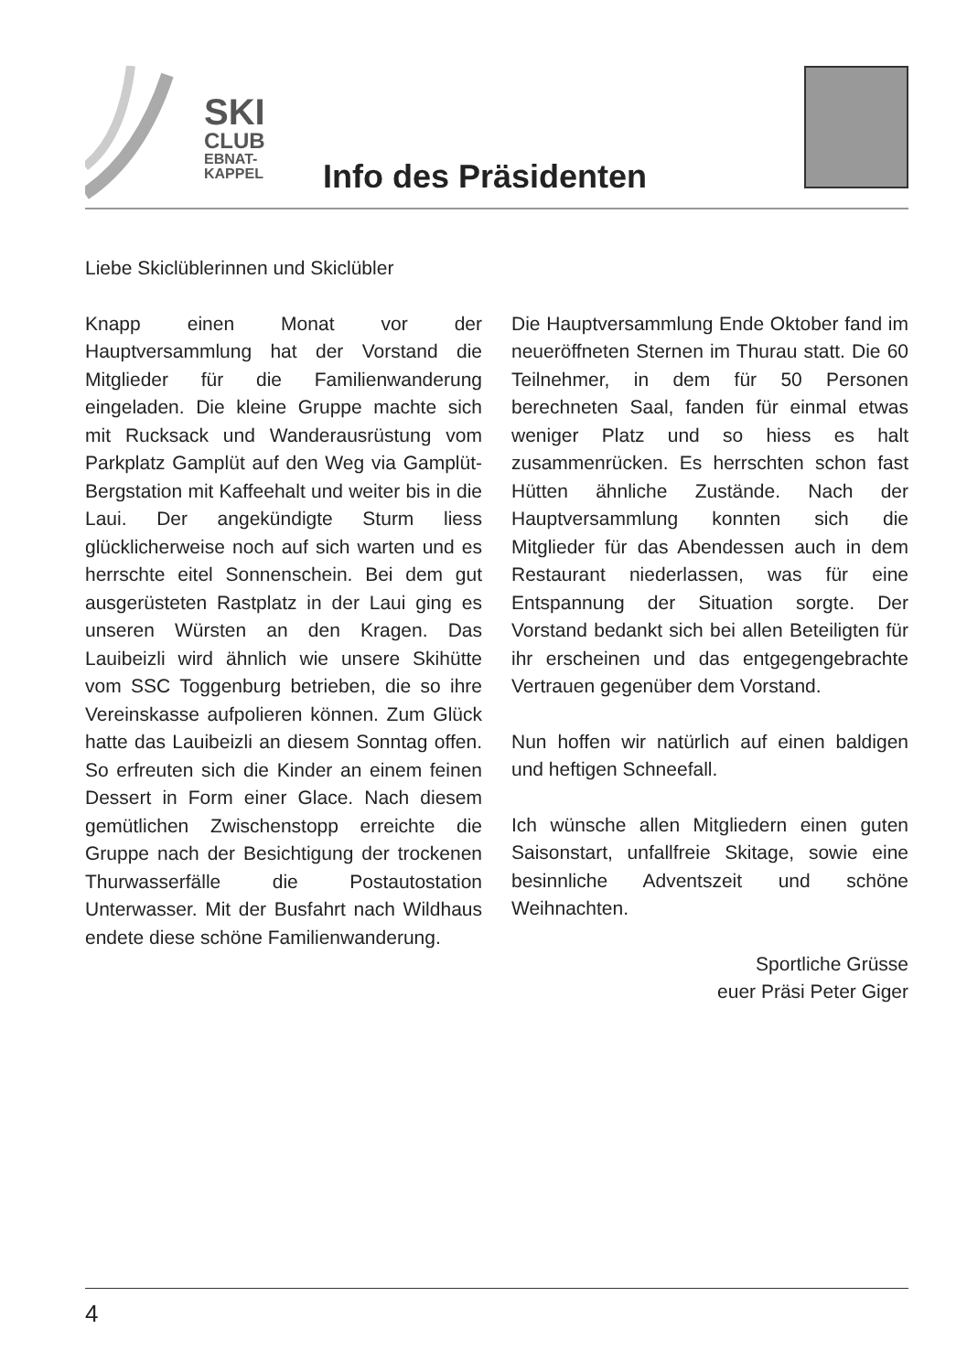SKI
CLUB
EBNAT-
KAPPEL
Info des Präsidenten
Liebe Skiclüblerinnen und Skiclübler
Knapp einen Monat vor der Hauptversammlung hat der Vorstand die Mitglieder für die Familienwanderung eingeladen. Die kleine Gruppe machte sich mit Rucksack und Wanderausrüstung vom Parkplatz Gamplüt auf den Weg via Gamplüt-Bergstation mit Kaffeehalt und weiter bis in die Laui. Der angekündigte Sturm liess glücklicherweise noch auf sich warten und es herrschte eitel Sonnenschein. Bei dem gut ausgerüsteten Rastplatz in der Laui ging es unseren Würsten an den Kragen. Das Lauibeizli wird ähnlich wie unsere Skihütte vom SSC Toggenburg betrieben, die so ihre Vereinskasse aufpolieren können. Zum Glück hatte das Lauibeizli an diesem Sonntag offen. So erfreuten sich die Kinder an einem feinen Dessert in Form einer Glace. Nach diesem gemütlichen Zwischenstopp erreichte die Gruppe nach der Besichtigung der trockenen Thurwasserfälle die Postautostation Unterwasser. Mit der Busfahrt nach Wildhaus endete diese schöne Familienwanderung.
Die Hauptversammlung Ende Oktober fand im neueröffneten Sternen im Thurau statt. Die 60 Teilnehmer, in dem für 50 Personen berechneten Saal, fanden für einmal etwas weniger Platz und so hiess es halt zusammenrücken. Es herrschten schon fast Hütten ähnliche Zustände. Nach der Hauptversammlung konnten sich die Mitglieder für das Abendessen auch in dem Restaurant niederlassen, was für eine Entspannung der Situation sorgte. Der Vorstand bedankt sich bei allen Beteiligten für ihr erscheinen und das entgegengebrachte Vertrauen gegenüber dem Vorstand.
Nun hoffen wir natürlich auf einen baldigen und heftigen Schneefall.
Ich wünsche allen Mitgliedern einen guten Saisonstart, unfallfreie Skitage, sowie eine besinnliche Adventszeit und schöne Weihnachten.
Sportliche Grüsse
euer Präsi Peter Giger
4